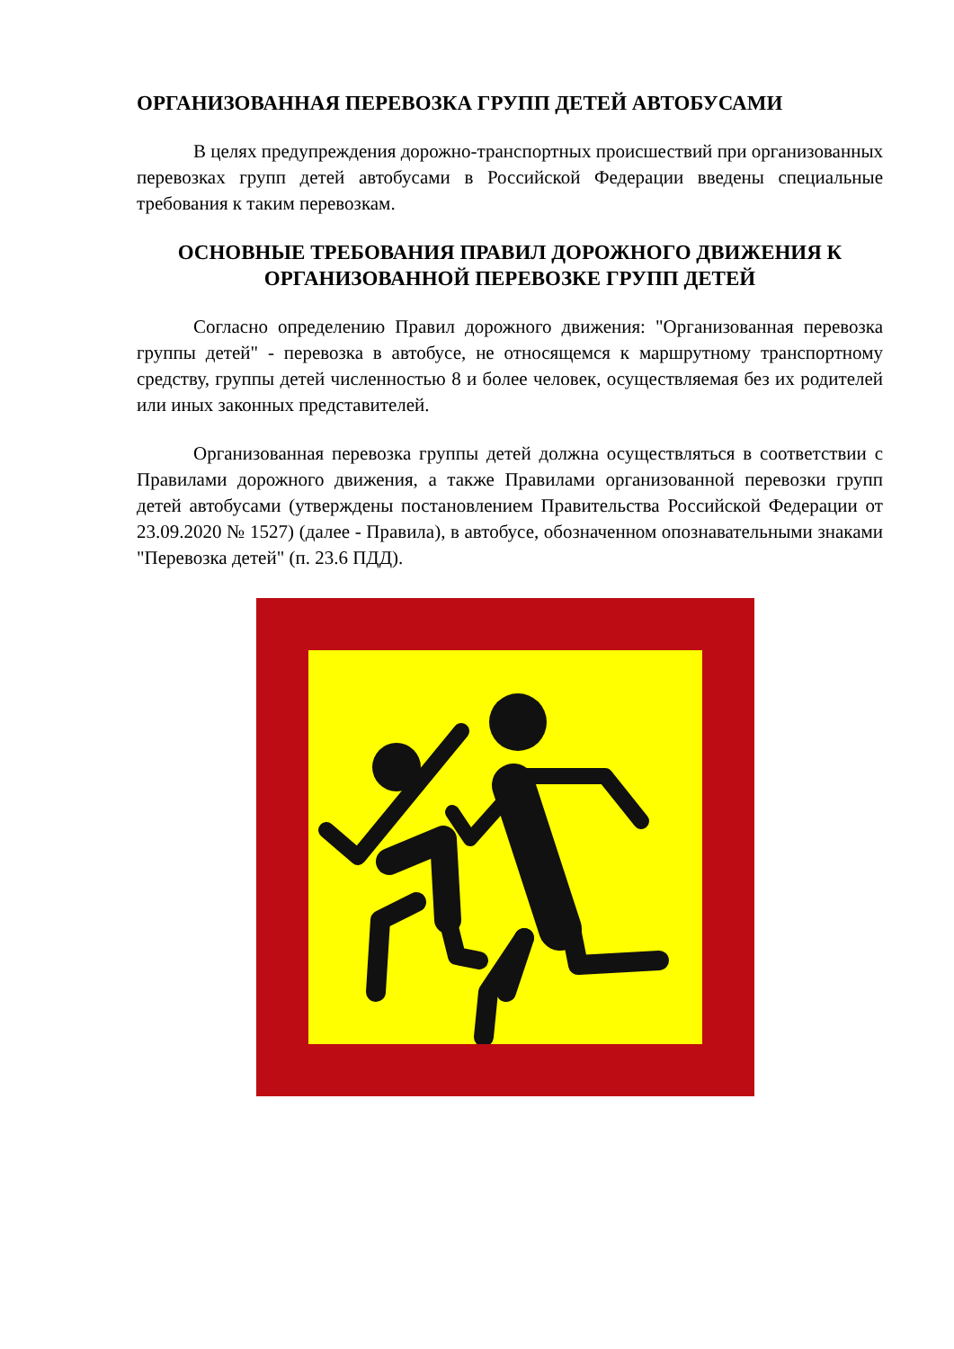ОРГАНИЗОВАННАЯ ПЕРЕВОЗКА ГРУПП ДЕТЕЙ АВТОБУСАМИ
В целях предупреждения дорожно-транспортных происшествий при организованных перевозках групп детей автобусами в Российской Федерации введены специальные требования к таким перевозкам.
ОСНОВНЫЕ ТРЕБОВАНИЯ ПРАВИЛ ДОРОЖНОГО ДВИЖЕНИЯ К ОРГАНИЗОВАННОЙ ПЕРЕВОЗКЕ ГРУПП ДЕТЕЙ
Согласно определению Правил дорожного движения: "Организованная перевозка группы детей" - перевозка в автобусе, не относящемся к маршрутному транспортному средству, группы детей численностью 8 и более человек, осуществляемая без их родителей или иных законных представителей.
Организованная перевозка группы детей должна осуществляться в соответствии с Правилами дорожного движения, а также Правилами организованной перевозки групп детей автобусами (утверждены постановлением Правительства Российской Федерации от 23.09.2020 № 1527) (далее - Правила), в автобусе, обозначенном опознавательными знаками "Перевозка детей" (п. 23.6 ПДД).